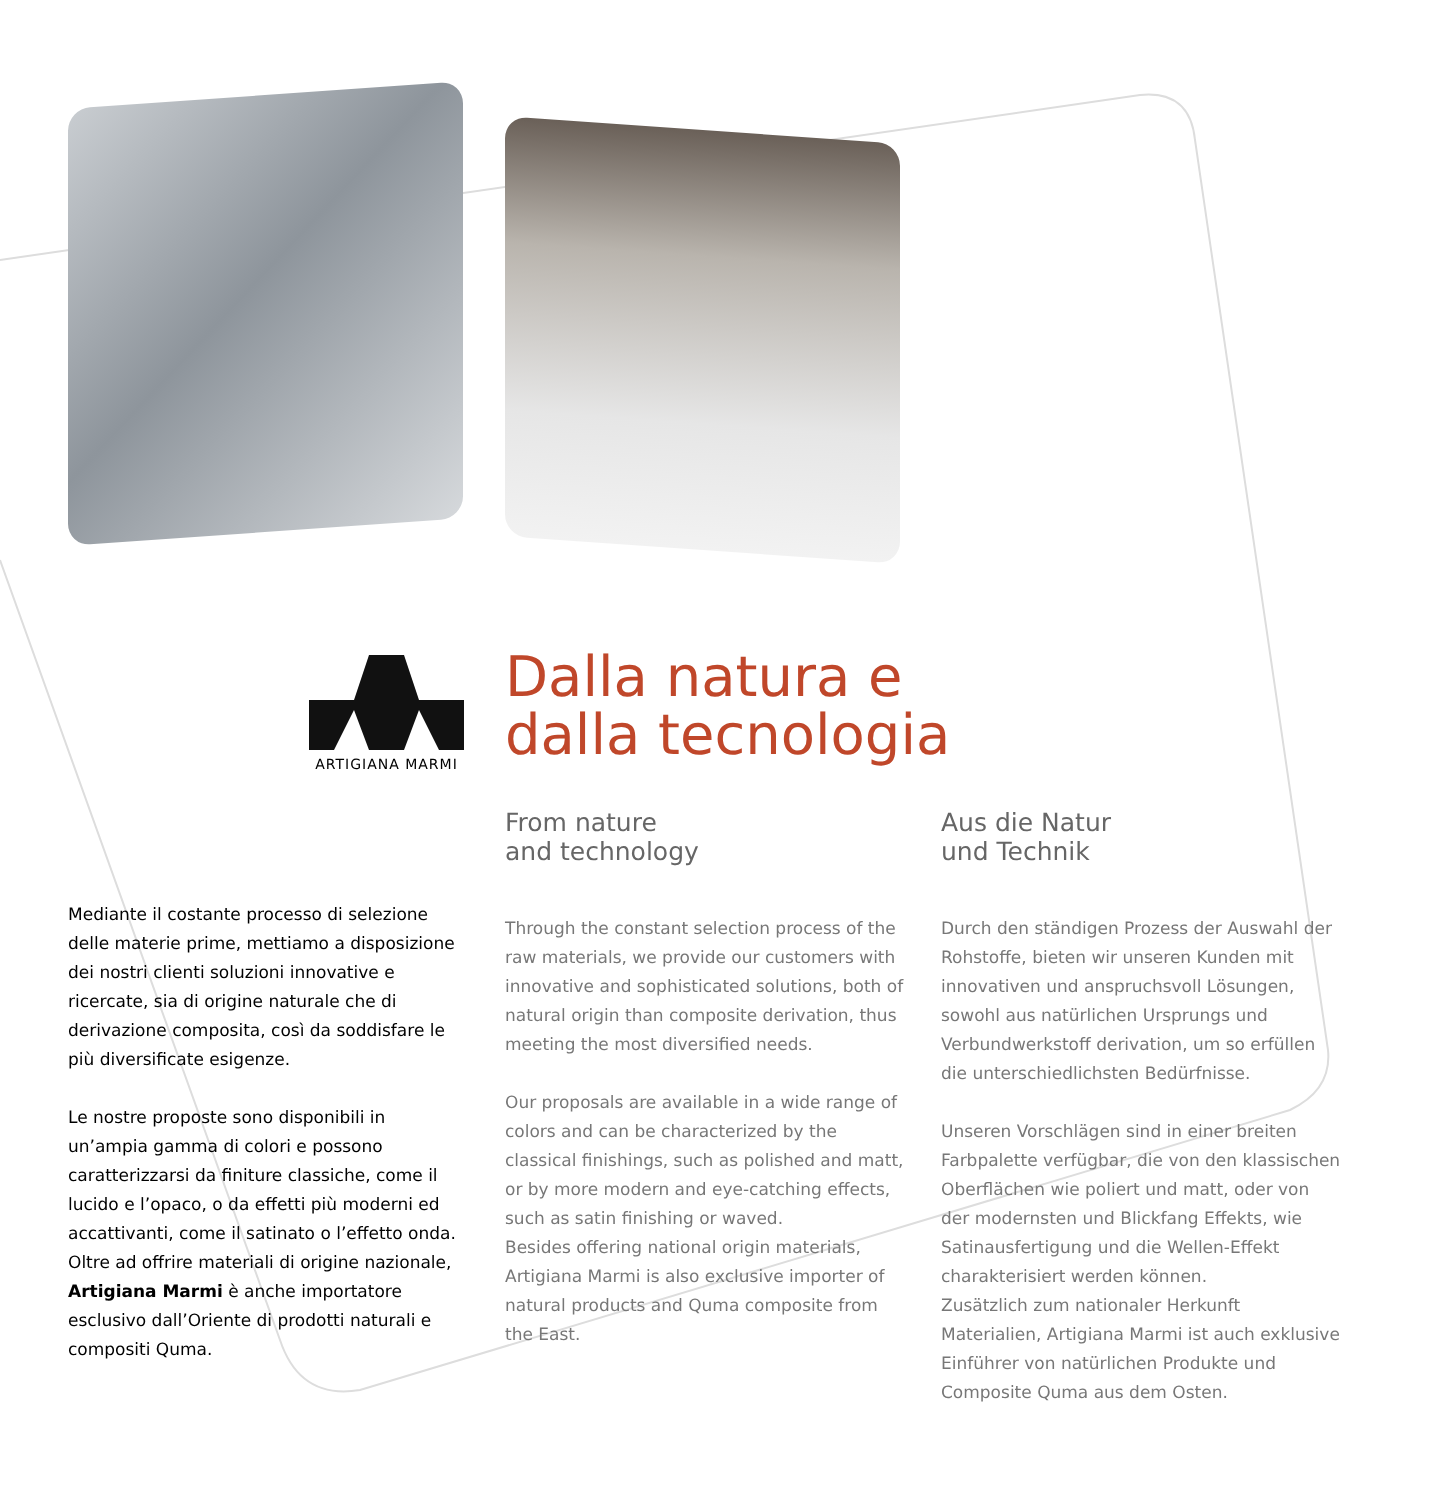ARTIGIANA MARMI
Dalla natura e
dalla tecnologia
Mediante il costante processo di selezione delle materie prime, mettiamo a disposizione dei nostri clienti soluzioni innovative e ricercate, sia di origine naturale che di derivazione composita, così da soddisfare le più diversificate esigenze.
Le nostre proposte sono disponibili in un’ampia gamma di colori e possono caratterizzarsi da finiture classiche, come il lucido e l’opaco, o da effetti più moderni ed accattivanti, come il satinato o l’effetto onda.
Oltre ad offrire materiali di origine nazionale, Artigiana Marmi è anche importatore esclusivo dall’Oriente di prodotti naturali e compositi Quma.
From nature
and technology
Through the constant selection process of the raw materials, we provide our customers with innovative and sophisticated solutions, both of natural origin than composite derivation, thus meeting the most diversified needs.
Our proposals are available in a wide range of colors and can be characterized by the classical finishings, such as polished and matt, or by more modern and eye-catching effects, such as satin finishing or waved.
Besides offering national origin materials, Artigiana Marmi is also exclusive importer of natural products and Quma composite from the East.
Aus die Natur
und Technik
Durch den ständigen Prozess der Auswahl der Rohstoffe, bieten wir unseren Kunden mit innovativen und anspruchsvoll Lösungen, sowohl aus natürlichen Ursprungs und Verbundwerkstoff derivation, um so erfüllen die unterschiedlichsten Bedürfnisse.
Unseren Vorschlägen sind in einer breiten Farbpalette verfügbar, die von den klassischen Oberflächen wie poliert und matt, oder von der modernsten und Blickfang Effekts, wie Satinausfertigung und die Wellen-Effekt charakterisiert werden können.
Zusätzlich zum nationaler Herkunft Materialien, Artigiana Marmi ist auch exklusive Einführer von natürlichen Produkte und Composite Quma aus dem Osten.